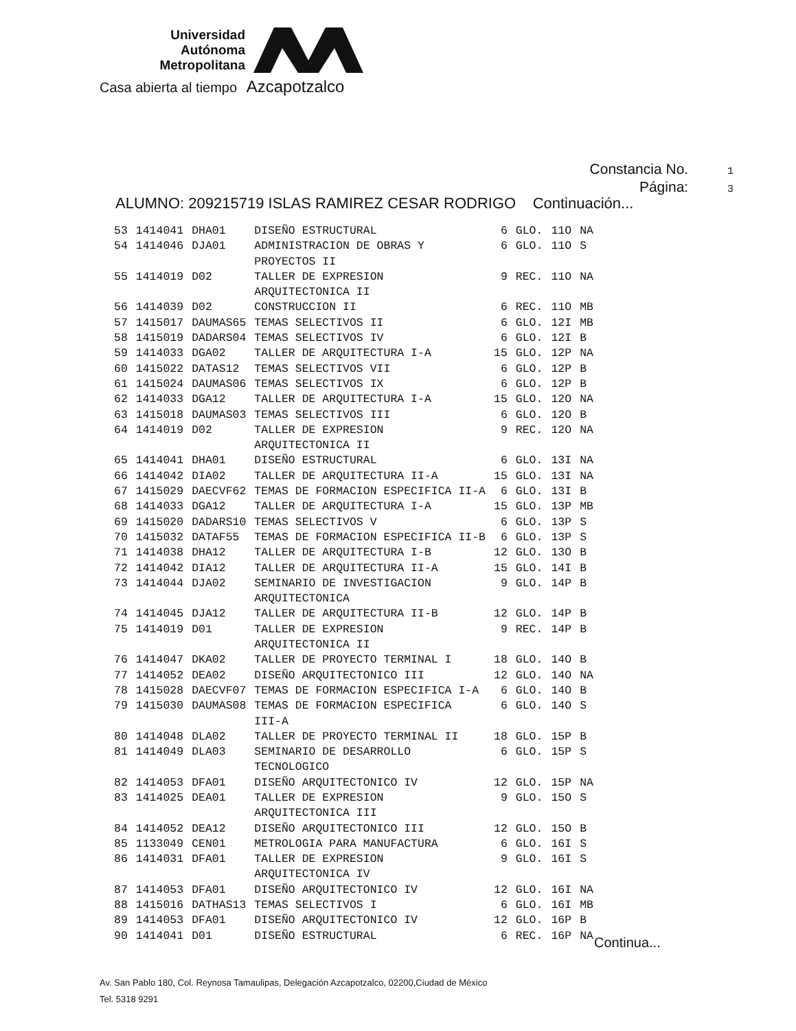Universidad
Autónoma
Metropolitana
Casa abierta al tiempo Azcapotzalco
Constancia No. 1
Página: 3
ALUMNO: 209215719 ISLAS RAMIREZ CESAR RODRIGO Continuación...
| 53 | 1414041 | DHA01 | DISEÑO ESTRUCTURAL | 6 | GLO. | 11O | NA |
| 54 | 1414046 | DJA01 | ADMINISTRACION DE OBRAS Y PROYECTOS II | 6 | GLO. | 11O | S |
| 55 | 1414019 | D02 | TALLER DE EXPRESION ARQUITECTONICA II | 9 | REC. | 11O | NA |
| 56 | 1414039 | D02 | CONSTRUCCION II | 6 | REC. | 11O | MB |
| 57 | 1415017 | DAUMAS65 | TEMAS SELECTIVOS II | 6 | GLO. | 12I | MB |
| 58 | 1415019 | DADARS04 | TEMAS SELECTIVOS IV | 6 | GLO. | 12I | B |
| 59 | 1414033 | DGA02 | TALLER DE ARQUITECTURA I-A | 15 | GLO. | 12P | NA |
| 60 | 1415022 | DATAS12 | TEMAS SELECTIVOS VII | 6 | GLO. | 12P | B |
| 61 | 1415024 | DAUMAS06 | TEMAS SELECTIVOS IX | 6 | GLO. | 12P | B |
| 62 | 1414033 | DGA12 | TALLER DE ARQUITECTURA I-A | 15 | GLO. | 12O | NA |
| 63 | 1415018 | DAUMAS03 | TEMAS SELECTIVOS III | 6 | GLO. | 12O | B |
| 64 | 1414019 | D02 | TALLER DE EXPRESION ARQUITECTONICA II | 9 | REC. | 12O | NA |
| 65 | 1414041 | DHA01 | DISEÑO ESTRUCTURAL | 6 | GLO. | 13I | NA |
| 66 | 1414042 | DIA02 | TALLER DE ARQUITECTURA II-A | 15 | GLO. | 13I | NA |
| 67 | 1415029 | DAECVF62 | TEMAS DE FORMACION ESPECIFICA II-A | 6 | GLO. | 13I | B |
| 68 | 1414033 | DGA12 | TALLER DE ARQUITECTURA I-A | 15 | GLO. | 13P | MB |
| 69 | 1415020 | DADARS10 | TEMAS SELECTIVOS V | 6 | GLO. | 13P | S |
| 70 | 1415032 | DATAF55 | TEMAS DE FORMACION ESPECIFICA II-B | 6 | GLO. | 13P | S |
| 71 | 1414038 | DHA12 | TALLER DE ARQUITECTURA I-B | 12 | GLO. | 13O | B |
| 72 | 1414042 | DIA12 | TALLER DE ARQUITECTURA II-A | 15 | GLO. | 14I | B |
| 73 | 1414044 | DJA02 | SEMINARIO DE INVESTIGACION ARQUITECTONICA | 9 | GLO. | 14P | B |
| 74 | 1414045 | DJA12 | TALLER DE ARQUITECTURA II-B | 12 | GLO. | 14P | B |
| 75 | 1414019 | D01 | TALLER DE EXPRESION ARQUITECTONICA II | 9 | REC. | 14P | B |
| 76 | 1414047 | DKA02 | TALLER DE PROYECTO TERMINAL I | 18 | GLO. | 14O | B |
| 77 | 1414052 | DEA02 | DISEÑO ARQUITECTONICO III | 12 | GLO. | 14O | NA |
| 78 | 1415028 | DAECVF07 | TEMAS DE FORMACION ESPECIFICA I-A | 6 | GLO. | 14O | B |
| 79 | 1415030 | DAUMAS08 | TEMAS DE FORMACION ESPECIFICA III-A | 6 | GLO. | 14O | S |
| 80 | 1414048 | DLA02 | TALLER DE PROYECTO TERMINAL II | 18 | GLO. | 15P | B |
| 81 | 1414049 | DLA03 | SEMINARIO DE DESARROLLO TECNOLOGICO | 6 | GLO. | 15P | S |
| 82 | 1414053 | DFA01 | DISEÑO ARQUITECTONICO IV | 12 | GLO. | 15P | NA |
| 83 | 1414025 | DEA01 | TALLER DE EXPRESION ARQUITECTONICA III | 9 | GLO. | 15O | S |
| 84 | 1414052 | DEA12 | DISEÑO ARQUITECTONICO III | 12 | GLO. | 15O | B |
| 85 | 1133049 | CEN01 | METROLOGIA PARA MANUFACTURA | 6 | GLO. | 16I | S |
| 86 | 1414031 | DFA01 | TALLER DE EXPRESION ARQUITECTONICA IV | 9 | GLO. | 16I | S |
| 87 | 1414053 | DFA01 | DISEÑO ARQUITECTONICO IV | 12 | GLO. | 16I | NA |
| 88 | 1415016 | DATHAS13 | TEMAS SELECTIVOS I | 6 | GLO. | 16I | MB |
| 89 | 1414053 | DFA01 | DISEÑO ARQUITECTONICO IV | 12 | GLO. | 16P | B |
| 90 | 1414041 | D01 | DISEÑO ESTRUCTURAL | 6 | REC. | 16P | NA |
Continua...
Av. San Pablo 180, Col. Reynosa Tamaulipas, Delegación Azcapotzalco, 02200,Ciudad de México
Tel. 5318 9291